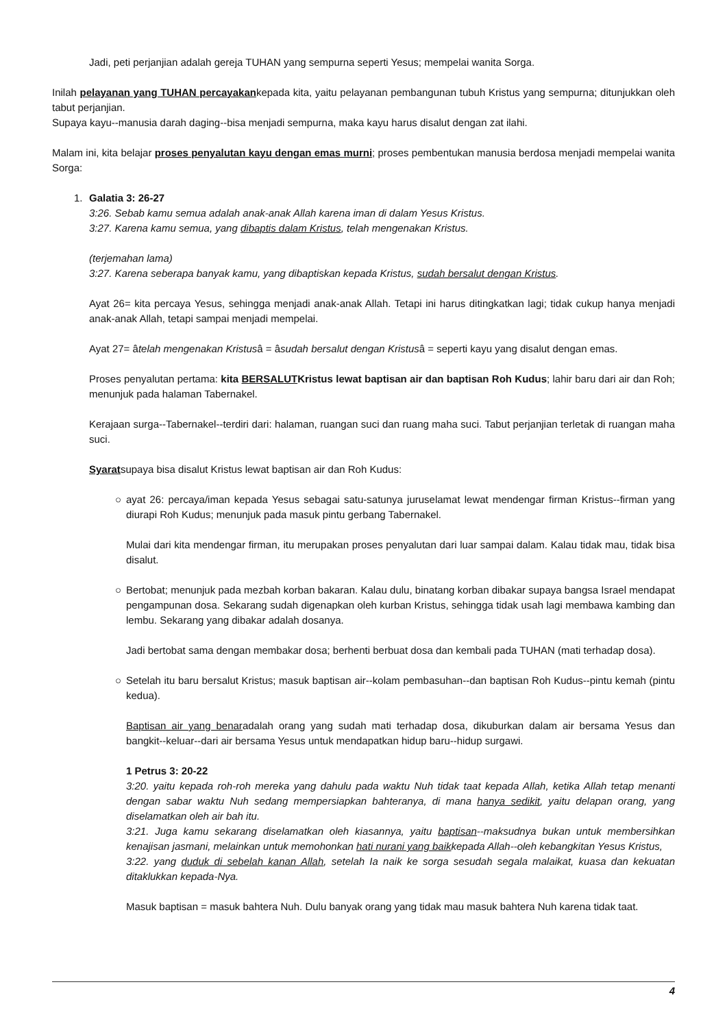Jadi, peti perjanjian adalah gereja TUHAN yang sempurna seperti Yesus; mempelai wanita Sorga.
Inilah pelayanan yang TUHAN percayakankepada kita, yaitu pelayanan pembangunan tubuh Kristus yang sempurna; ditunjukkan oleh tabut perjanjian.
Supaya kayu--manusia darah daging--bisa menjadi sempurna, maka kayu harus disalut dengan zat ilahi.
Malam ini, kita belajar proses penyalutan kayu dengan emas murni; proses pembentukan manusia berdosa menjadi mempelai wanita Sorga:
1.
Galatia 3: 26-27
3:26. Sebab kamu semua adalah anak-anak Allah karena iman di dalam Yesus Kristus.
3:27. Karena kamu semua, yang dibaptis dalam Kristus, telah mengenakan Kristus.
(terjemahan lama)
3:27. Karena seberapa banyak kamu, yang dibaptiskan kepada Kristus, sudah bersalut dengan Kristus.
Ayat 26= kita percaya Yesus, sehingga menjadi anak-anak Allah. Tetapi ini harus ditingkatkan lagi; tidak cukup hanya menjadi anak-anak Allah, tetapi sampai menjadi mempelai.
Ayat 27= âtelah mengenakan Kristusâ = âsudah bersalut dengan Kristusâ = seperti kayu yang disalut dengan emas.
Proses penyalutan pertama: kita BERSALUTKristus lewat baptisan air dan baptisan Roh Kudus; lahir baru dari air dan Roh; menunjuk pada halaman Tabernakel.
Kerajaan surga--Tabernakel--terdiri dari: halaman, ruangan suci dan ruang maha suci. Tabut perjanjian terletak di ruangan maha suci.
Syaratsupaya bisa disalut Kristus lewat baptisan air dan Roh Kudus:
○
ayat 26: percaya/iman kepada Yesus sebagai satu-satunya juruselamat lewat mendengar firman Kristus--firman yang diurapi Roh Kudus; menunjuk pada masuk pintu gerbang Tabernakel.
Mulai dari kita mendengar firman, itu merupakan proses penyalutan dari luar sampai dalam. Kalau tidak mau, tidak bisa disalut.
○
Bertobat; menunjuk pada mezbah korban bakaran. Kalau dulu, binatang korban dibakar supaya bangsa Israel mendapat pengampunan dosa. Sekarang sudah digenapkan oleh kurban Kristus, sehingga tidak usah lagi membawa kambing dan lembu. Sekarang yang dibakar adalah dosanya.
Jadi bertobat sama dengan membakar dosa; berhenti berbuat dosa dan kembali pada TUHAN (mati terhadap dosa).
○
Setelah itu baru bersalut Kristus; masuk baptisan air--kolam pembasuhan--dan baptisan Roh Kudus--pintu kemah (pintu kedua).
Baptisan air yang benaradalah orang yang sudah mati terhadap dosa, dikuburkan dalam air bersama Yesus dan bangkit--keluar--dari air bersama Yesus untuk mendapatkan hidup baru--hidup surgawi.
1 Petrus 3: 20-22
3:20. yaitu kepada roh-roh mereka yang dahulu pada waktu Nuh tidak taat kepada Allah, ketika Allah tetap menanti dengan sabar waktu Nuh sedang mempersiapkan bahteranya, di mana hanya sedikit, yaitu delapan orang, yang diselamatkan oleh air bah itu.
3:21. Juga kamu sekarang diselamatkan oleh kiasannya, yaitu baptisan--maksudnya bukan untuk membersihkan kenajisan jasmani, melainkan untuk memohonkan hati nurani yang baikkepada Allah--oleh kebangkitan Yesus Kristus,
3:22. yang duduk di sebelah kanan Allah, setelah Ia naik ke sorga sesudah segala malaikat, kuasa dan kekuatan ditaklukkan kepada-Nya.
Masuk baptisan = masuk bahtera Nuh. Dulu banyak orang yang tidak mau masuk bahtera Nuh karena tidak taat.
4